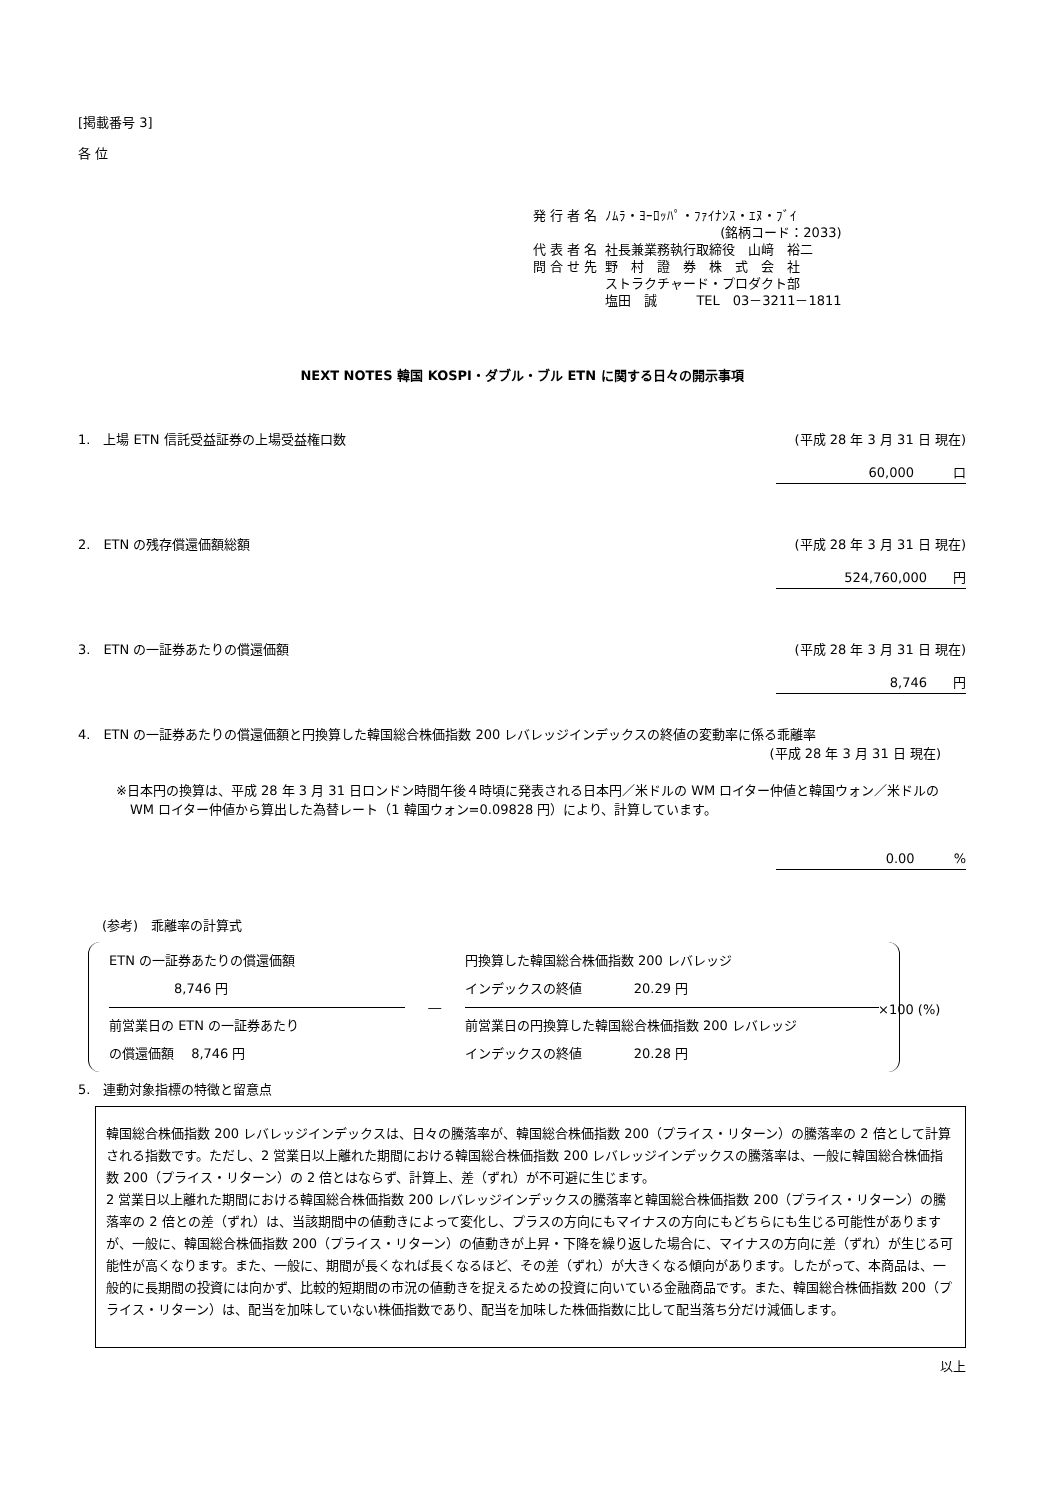[掲載番号 3]
各 位
| 発 行 者 名 | ﾉﾑﾗ・ﾖｰﾛｯﾊﾟ・ﾌｧｲﾅﾝｽ・ｴﾇ・ﾌﾞｲ |
| | (銘柄コード：2033) |
| 代 表 者 名 | 社長兼業務執行取締役 山﨑 裕二 |
| 問 合 せ 先 | 野 村 證 券 株 式 会 社 ストラクチャード・プロダクト部 塩田 誠 TEL 03－3211－1811 |
NEXT NOTES 韓国 KOSPI・ダブル・ブル ETN に関する日々の開示事項
1.　上場 ETN 信託受益証券の上場受益権口数 (平成 28 年 3 月 31 日 現在)
60,000　　　口
2.　ETN の残存償還価額総額 (平成 28 年 3 月 31 日 現在)
524,760,000　　円
3.　ETN の一証券あたりの償還価額 (平成 28 年 3 月 31 日 現在)
8,746　　円
4.　ETN の一証券あたりの償還価額と円換算した韓国総合株価指数 200 レバレッジインデックスの終値の変動率に係る乖離率
(平成 28 年 3 月 31 日 現在)
※日本円の換算は、平成 28 年 3 月 31 日ロンドン時間午後４時頃に発表される日本円／米ドルの WM ロイター仲値と韓国ウォン／米ドルの WM ロイター仲値から算出した為替レート（1 韓国ウォン=0.09828 円）により、計算しています。
0.00　　　%
(参考)　乖離率の計算式
ETN の一証券あたりの償還価額
　　　　　8,746 円
前営業日の ETN の一証券あたり
の償還価額　 8,746 円
―
円換算した韓国総合株価指数 200 レバレッジ
インデックスの終値　　　　20.29 円
前営業日の円換算した韓国総合株価指数 200 レバレッジ
インデックスの終値　　　　20.28 円
×100 (%)
5.　連動対象指標の特徴と留意点
韓国総合株価指数 200 レバレッジインデックスは、日々の騰落率が、韓国総合株価指数 200（プライス・リターン）の騰落率の 2 倍として計算される指数です。ただし、2 営業日以上離れた期間における韓国総合株価指数 200 レバレッジインデックスの騰落率は、一般に韓国総合株価指数 200（プライス・リターン）の 2 倍とはならず、計算上、差（ずれ）が不可避に生じます。
2 営業日以上離れた期間における韓国総合株価指数 200 レバレッジインデックスの騰落率と韓国総合株価指数 200（プライス・リターン）の騰落率の 2 倍との差（ずれ）は、当該期間中の値動きによって変化し、プラスの方向にもマイナスの方向にもどちらにも生じる可能性がありますが、一般に、韓国総合株価指数 200（プライス・リターン）の値動きが上昇・下降を繰り返した場合に、マイナスの方向に差（ずれ）が生じる可能性が高くなります。また、一般に、期間が長くなれば長くなるほど、その差（ずれ）が大きくなる傾向があります。したがって、本商品は、一般的に長期間の投資には向かず、比較的短期間の市況の値動きを捉えるための投資に向いている金融商品です。また、韓国総合株価指数 200（プライス・リターン）は、配当を加味していない株価指数であり、配当を加味した株価指数に比して配当落ち分だけ減価します。
以上